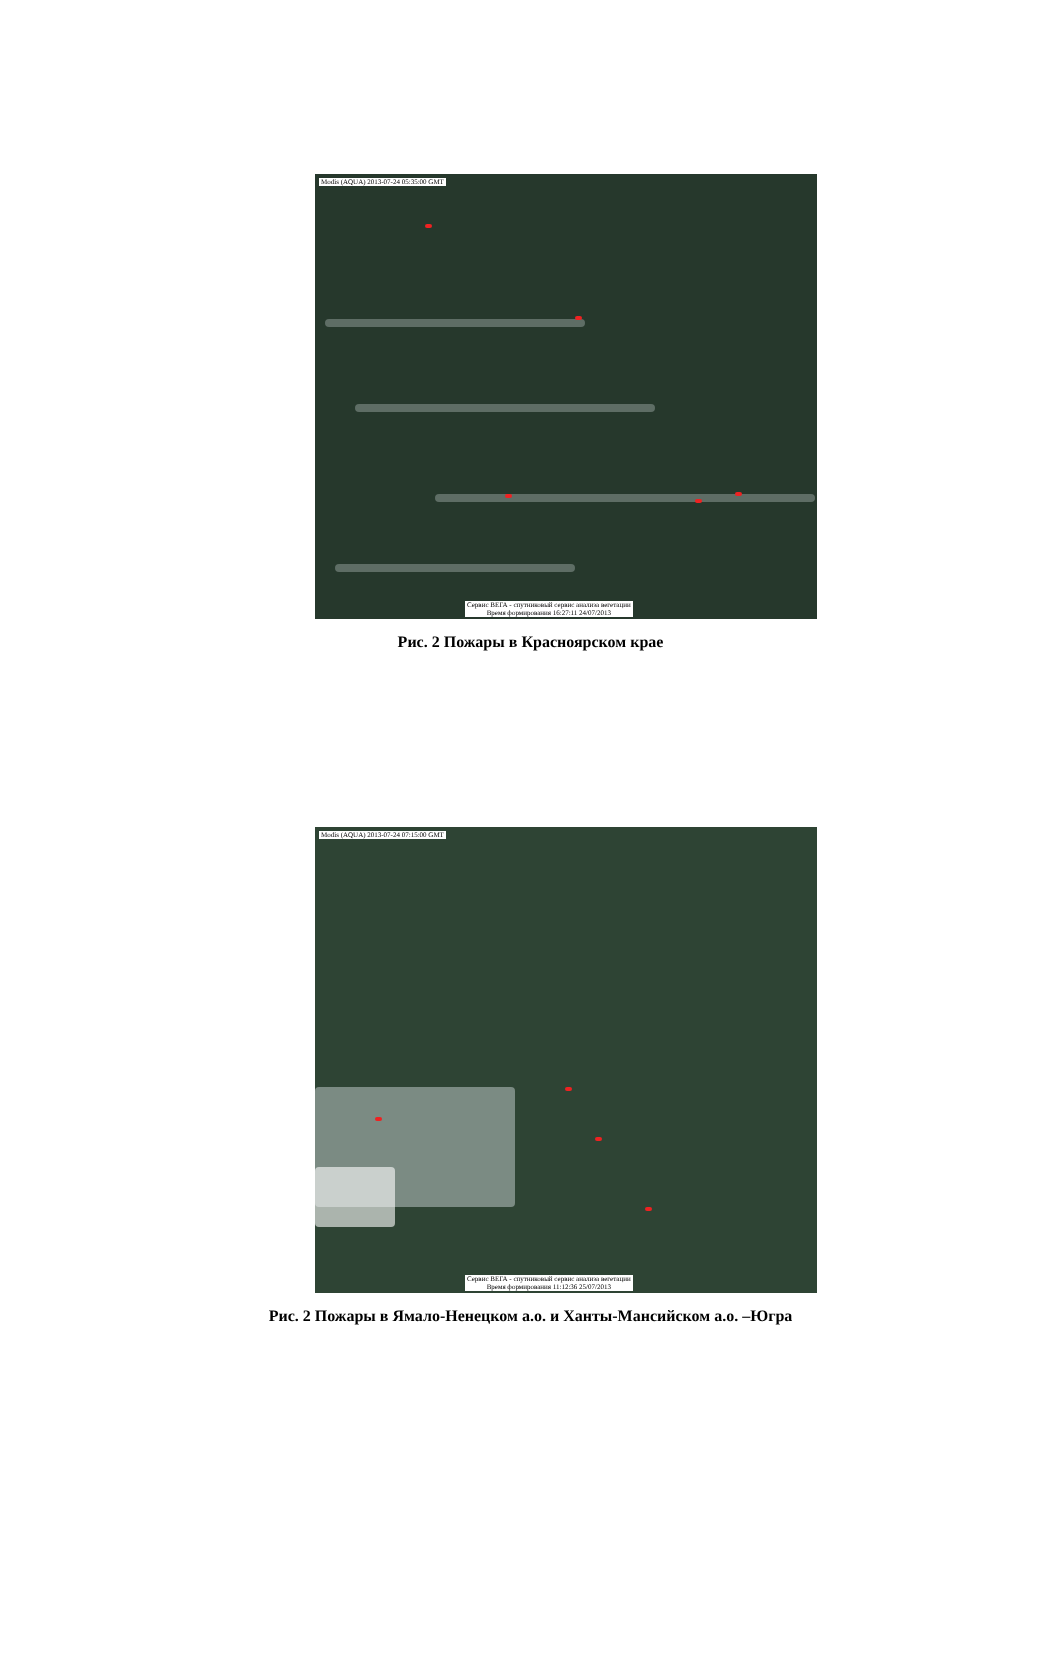Modis (AQUA) 2013-07-24 05:35:00 GMT
Сервис ВЕГА - спутниковый сервис анализа вегетации
Время формирования 16:27:11 24/07/2013
Рис. 2 Пожары в Красноярском крае
Modis (AQUA) 2013-07-24 07:15:00 GMT
Сервис ВЕГА - спутниковый сервис анализа вегетации
Время формирования 11:12:36 25/07/2013
Рис. 2 Пожары в Ямало-Ненецком а.о. и Ханты-Мансийском а.о. –Югра